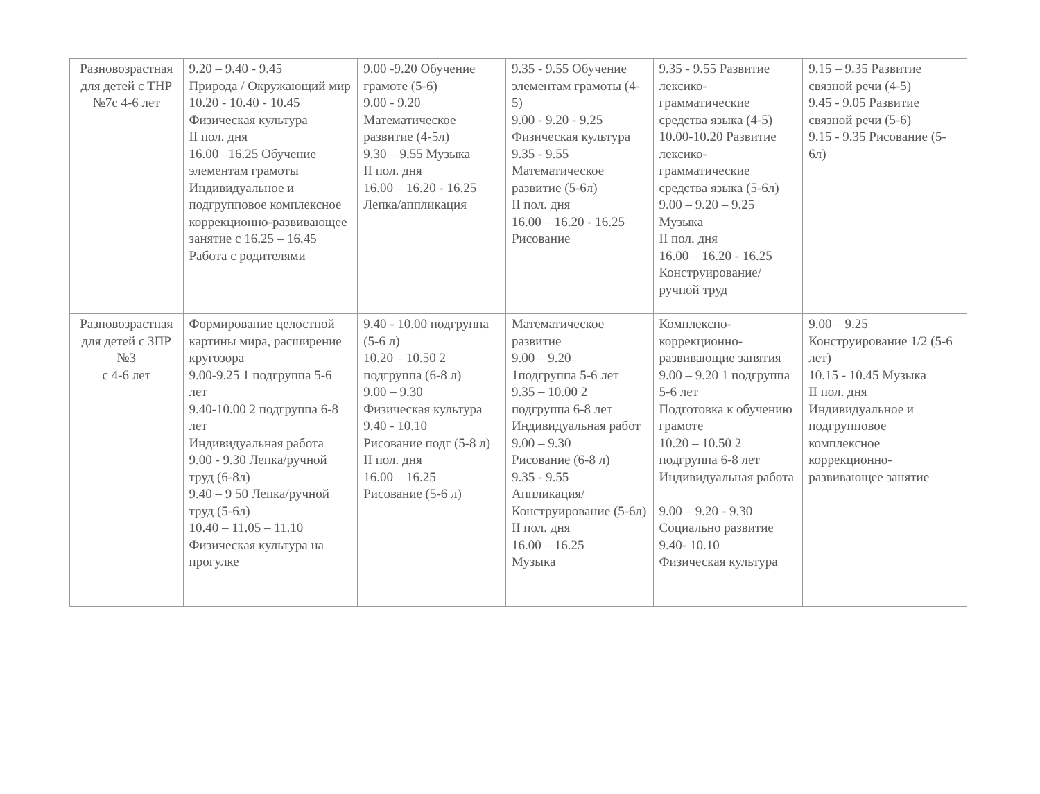| Разновозрастная для детей с ТНР №7с 4-6 лет | 9.20 – 9.40 - 9.45 Природа / Окружающий мир 10.20 - 10.40 - 10.45 Физическая культура II пол. дня 16.00 –16.25 Обучение элементам грамоты Индивидуальное и подгрупповое комплексное коррекционно-развивающее занятие с 16.25 – 16.45 Работа с родителями | 9.00 -9.20 Обучение грамоте (5-6) 9.00 - 9.20 Математическое развитие (4-5л) 9.30 – 9.55 Музыка II пол. дня 16.00 – 16.20 - 16.25 Лепка/аппликация | 9.35 - 9.55 Обучение элементам грамоты (4-5) 9.00 - 9.20 - 9.25 Физическая культура 9.35 - 9.55 Математическое развитие (5-6л) II пол. дня 16.00 – 16.20 - 16.25 Рисование | 9.35 - 9.55 Развитие лексико-грамматические средства языка (4-5) 10.00-10.20 Развитие лексико-грамматические средства языка (5-6л) 9.00 – 9.20 – 9.25 Музыка II пол. дня 16.00 – 16.20 - 16.25 Конструирование/ручной труд | 9.15 – 9.35 Развитие связной речи (4-5) 9.45 - 9.05 Развитие связной речи (5-6) 9.15 - 9.35 Рисование (5-6л) |
| Разновозрастная для детей с ЗПР №3 с 4-6 лет | Формирование целостной картины мира, расширение кругозора 9.00-9.25 1 подгруппа 5-6 лет 9.40-10.00 2 подгруппа 6-8 лет Индивидуальная работа 9.00 - 9.30 Лепка/ручной труд (6-8л) 9.40 – 9 50 Лепка/ручной труд (5-6л) 10.40 – 11.05 – 11.10 Физическая культура на прогулке | 9.40 - 10.00 подгруппа (5-6 л) 10.20 – 10.50 2 подгруппа (6-8 л) 9.00 – 9.30 Физическая культура 9.40 - 10.10 Рисование подг (5-8 л) II пол. дня 16.00 – 16.25 Рисование (5-6 л) | Математическое развитие 9.00 – 9.20 1подгруппа 5-6 лет 9.35 – 10.00 2 подгруппа 6-8 лет Индивидуальная работ 9.00 – 9.30 Рисование (6-8 л) 9.35 - 9.55 Аппликация/Конструирование (5-6л) II пол. дня 16.00 – 16.25 Музыка | Комплексно-коррекционно-развивающие занятия 9.00 – 9.20 1 подгруппа 5-6 лет Подготовка к обучению грамоте 10.20 – 10.50 2 подгруппа 6-8 лет Индивидуальная работа 9.00 – 9.20 - 9.30 Социально развитие 9.40- 10.10 Физическая культура | 9.00 – 9.25 Конструирование 1/2 (5-6 лет) 10.15 - 10.45 Музыка II пол. дня Индивидуальное и подгрупповое комплексное коррекционно-развивающее занятие |